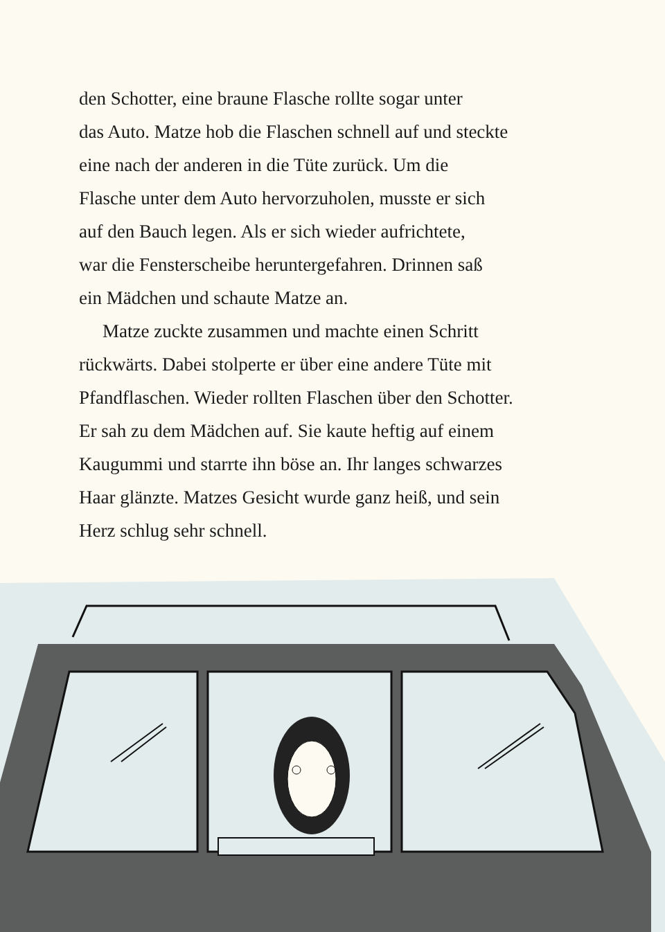den Schotter, eine braune Flasche rollte sogar unter
das Auto. Matze hob die Flaschen schnell auf und steckte
eine nach der anderen in die Tüte zurück. Um die
Flasche unter dem Auto hervorzuholen, musste er sich
auf den Bauch legen. Als er sich wieder aufrichtete,
war die Fensterscheibe heruntergefahren. Drinnen saß
ein Mädchen und schaute Matze an.
Matze zuckte zusammen und machte einen Schritt
rückwärts. Dabei stolperte er über eine andere Tüte mit
Pfandflaschen. Wieder rollten Flaschen über den Schotter.
Er sah zu dem Mädchen auf. Sie kaute heftig auf einem
Kaugummi und starrte ihn böse an. Ihr langes schwarzes
Haar glänzte. Matzes Gesicht wurde ganz heiß, und sein
Herz schlug sehr schnell.